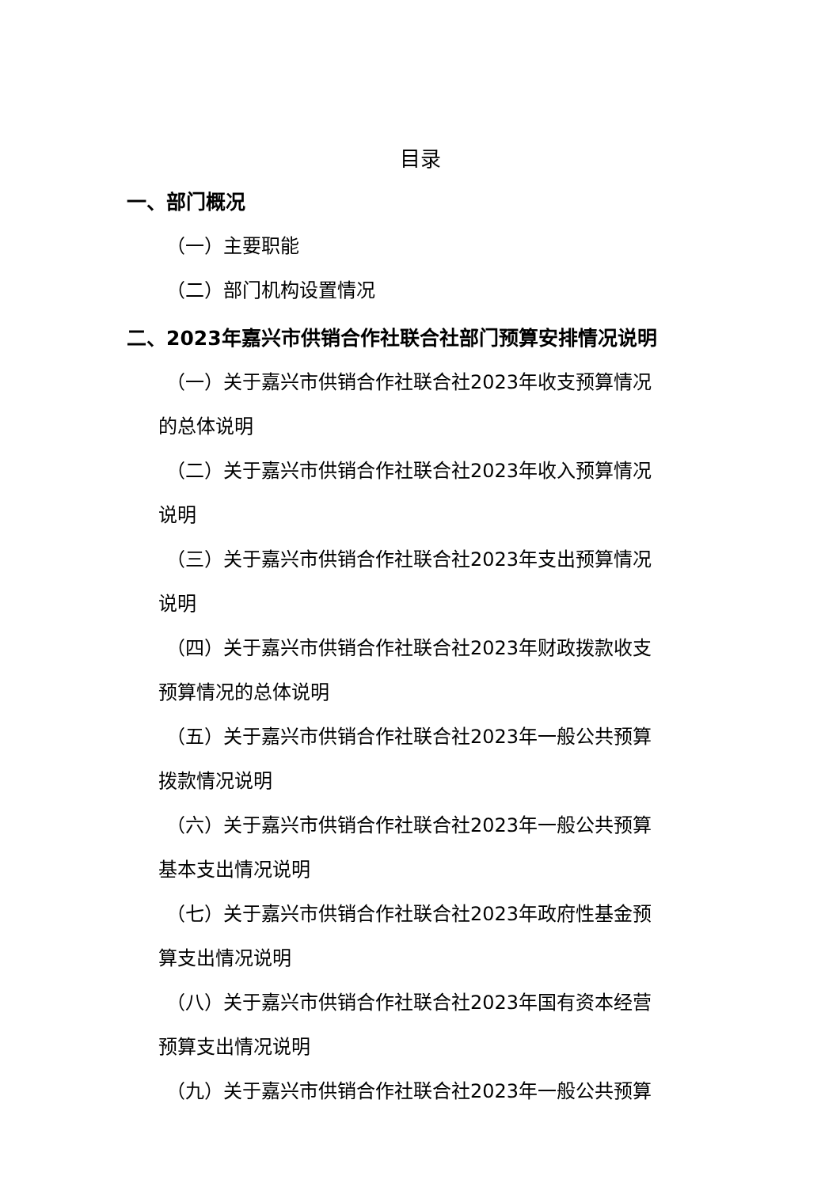目录
一、部门概况
（一）主要职能
（二）部门机构设置情况
二、2023年嘉兴市供销合作社联合社部门预算安排情况说明
（一）关于嘉兴市供销合作社联合社2023年收支预算情况
的总体说明
（二）关于嘉兴市供销合作社联合社2023年收入预算情况
说明
（三）关于嘉兴市供销合作社联合社2023年支出预算情况
说明
（四）关于嘉兴市供销合作社联合社2023年财政拨款收支
预算情况的总体说明
（五）关于嘉兴市供销合作社联合社2023年一般公共预算
拨款情况说明
（六）关于嘉兴市供销合作社联合社2023年一般公共预算
基本支出情况说明
（七）关于嘉兴市供销合作社联合社2023年政府性基金预
算支出情况说明
（八）关于嘉兴市供销合作社联合社2023年国有资本经营
预算支出情况说明
（九）关于嘉兴市供销合作社联合社2023年一般公共预算